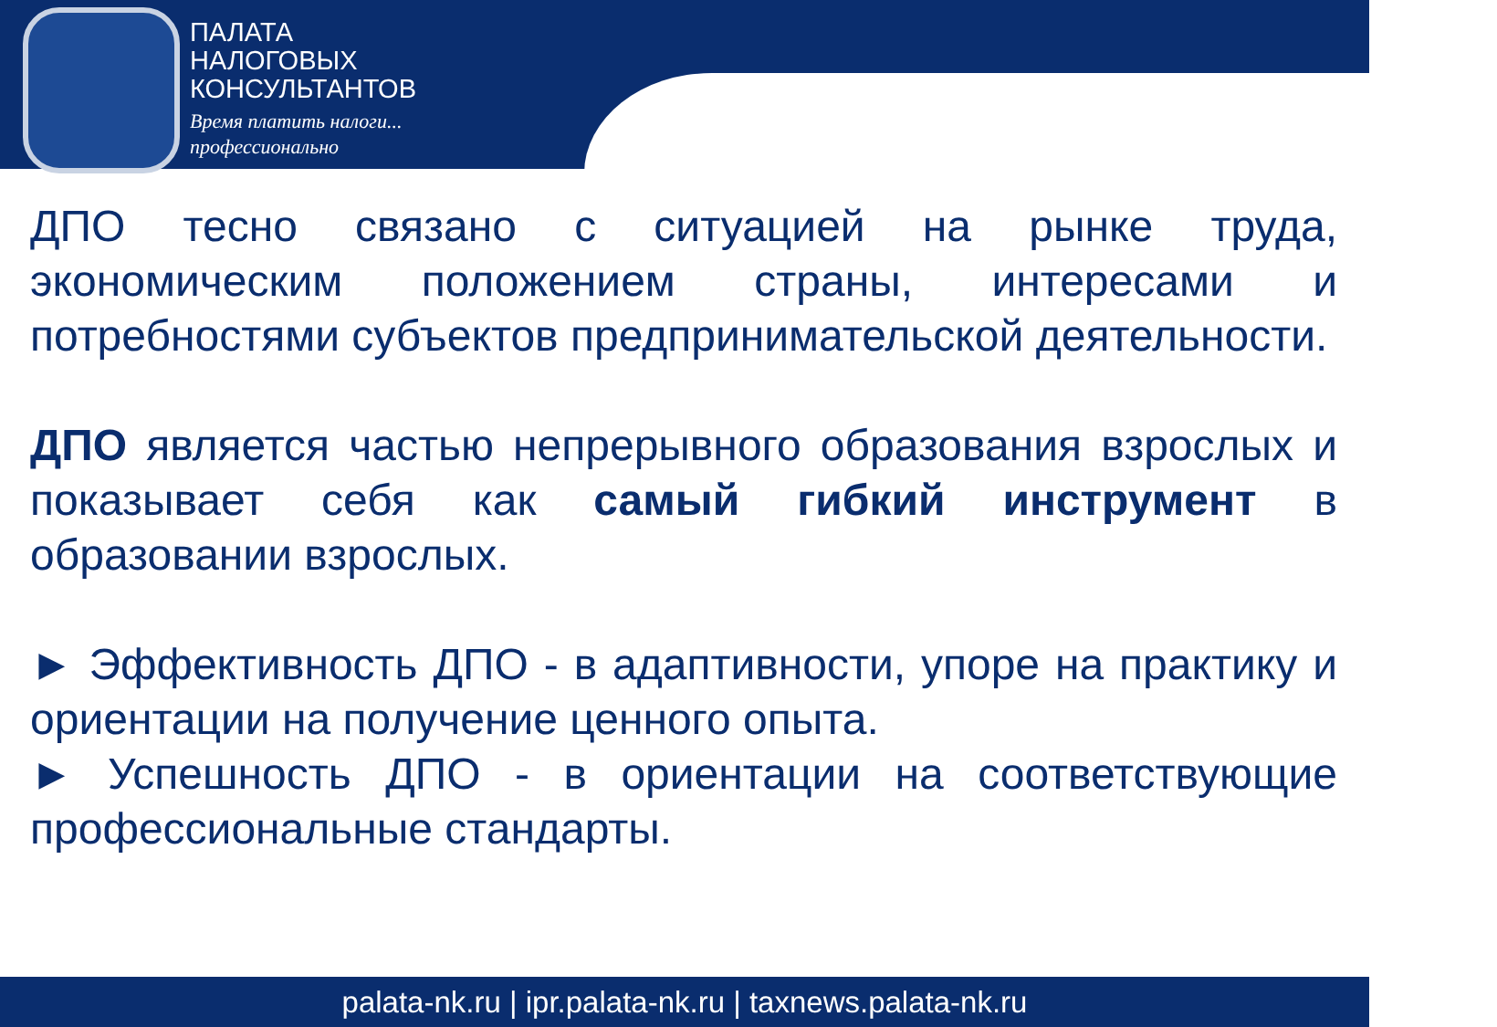ПАЛАТА
НАЛОГОВЫХ
КОНСУЛЬТАНТОВ
Время платить налоги...
профессионально
ДПО тесно связано с ситуацией на рынке труда, экономическим положением страны, интересами и потребностями субъектов предпринимательской деятельности.
ДПО является частью непрерывного образования взрослых и показывает себя как самый гибкий инструмент в образовании взрослых.
► Эффективность ДПО - в адаптивности, упоре на практику и ориентации на получение ценного опыта.
► Успешность ДПО - в ориентации на соответствующие профессиональные стандарты.
palata-nk.ru | ipr.palata-nk.ru | taxnews.palata-nk.ru